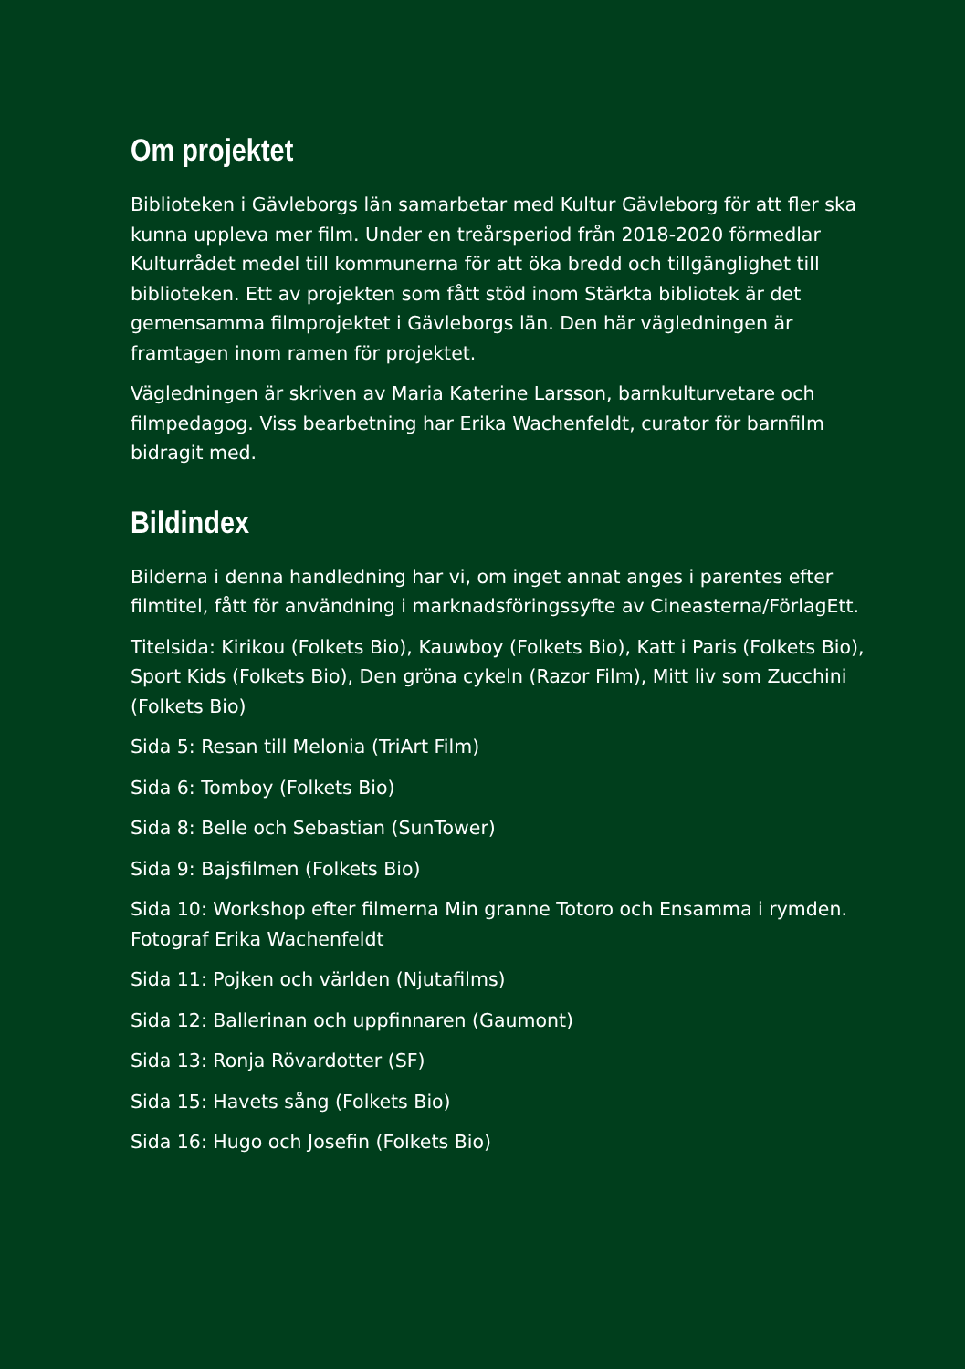Om projektet
Biblioteken i Gävleborgs län samarbetar med Kultur Gävleborg för att fler ska kunna uppleva mer film. Under en treårsperiod från 2018-2020 förmedlar Kulturrådet medel till kommunerna för att öka bredd och tillgänglighet till biblioteken. Ett av projekten som fått stöd inom Stärkta bibliotek är det gemensamma filmprojektet i Gävleborgs län. Den här vägledningen är framtagen inom ramen för projektet.
Vägledningen är skriven av Maria Katerine Larsson, barnkulturvetare och filmpedagog. Viss bearbetning har Erika Wachenfeldt, curator för barnfilm bidragit med.
Bildindex
Bilderna i denna handledning har vi, om inget annat anges i parentes efter filmtitel, fått för användning i marknadsföringssyfte av Cineasterna/FörlagEtt.
Titelsida: Kirikou (Folkets Bio), Kauwboy (Folkets Bio), Katt i Paris (Folkets Bio), Sport Kids (Folkets Bio), Den gröna cykeln (Razor Film), Mitt liv som Zucchini (Folkets Bio)
Sida 5: Resan till Melonia (TriArt Film)
Sida 6: Tomboy (Folkets Bio)
Sida 8: Belle och Sebastian (SunTower)
Sida 9: Bajsfilmen (Folkets Bio)
Sida 10: Workshop efter filmerna Min granne Totoro och Ensamma i rymden. Fotograf Erika Wachenfeldt
Sida 11: Pojken och världen (Njutafilms)
Sida 12: Ballerinan och uppfinnaren (Gaumont)
Sida 13: Ronja Rövardotter (SF)
Sida 15: Havets sång (Folkets Bio)
Sida 16: Hugo och Josefin (Folkets Bio)